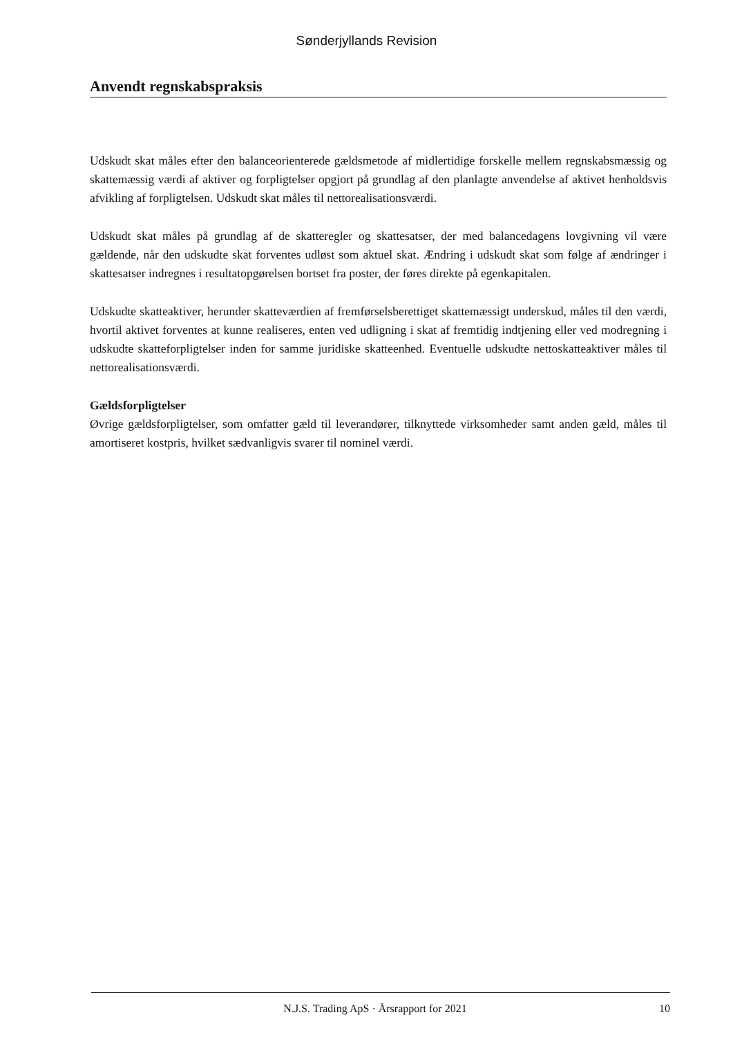Sønderjyllands Revision
Anvendt regnskabspraksis
Udskudt skat måles efter den balanceorienterede gældsmetode af midlertidige forskelle mellem regnskabsmæssig og skattemæssig værdi af aktiver og forpligtelser opgjort på grundlag af den planlagte anvendelse af aktivet henholdsvis afvikling af forpligtelsen. Udskudt skat måles til nettorealisationsværdi.
Udskudt skat måles på grundlag af de skatteregler og skattesatser, der med balancedagens lovgivning vil være gældende, når den udskudte skat forventes udløst som aktuel skat. Ændring i udskudt skat som følge af ændringer i skattesatser indregnes i resultatopgørelsen bortset fra poster, der føres direkte på egenkapitalen.
Udskudte skatteaktiver, herunder skatteværdien af fremførselsberettiget skattemæssigt underskud, måles til den værdi, hvortil aktivet forventes at kunne realiseres, enten ved udligning i skat af fremtidig indtjening eller ved modregning i udskudte skatteforpligtelser inden for samme juridiske skatteenhed. Eventuelle udskudte nettoskatteaktiver måles til nettorealisationsværdi.
Gældsforpligtelser
Øvrige gældsforpligtelser, som omfatter gæld til leverandører, tilknyttede virksomheder samt anden gæld, måles til amortiseret kostpris, hvilket sædvanligvis svarer til nominel værdi.
N.J.S. Trading ApS · Årsrapport for 2021 10